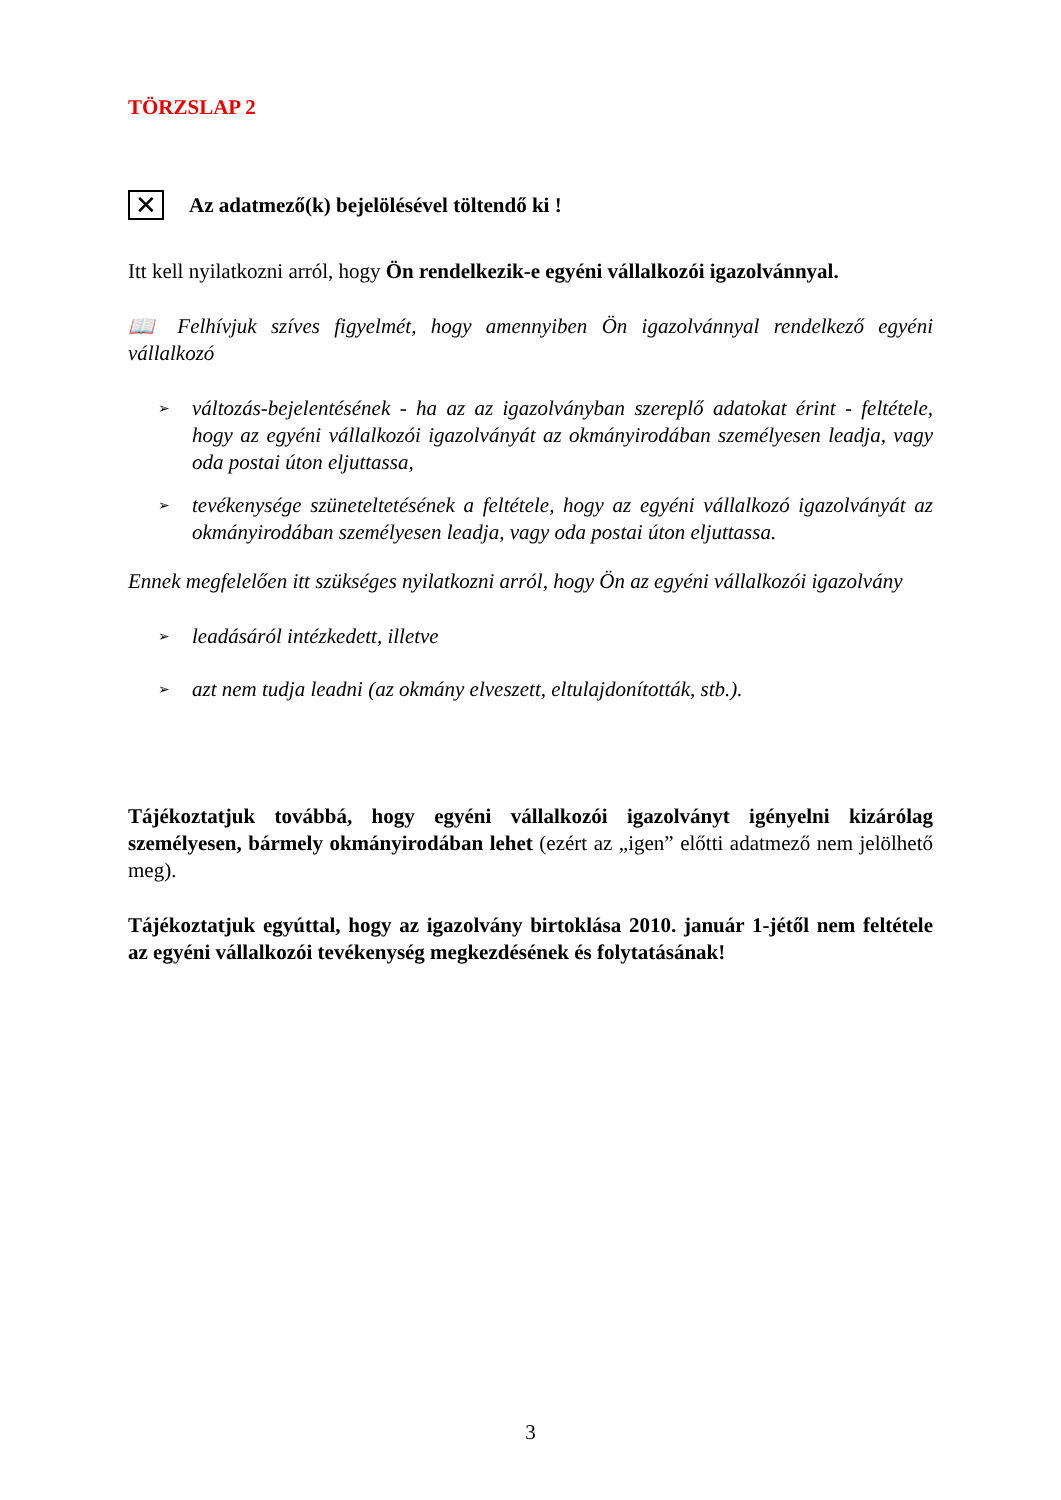TÖRZSLAP 2
✕ Az adatmező(k) bejelölésével töltendő ki !
Itt kell nyilatkozni arról, hogy Ön rendelkezik-e egyéni vállalkozói igazolvánnyal.
📖 Felhívjuk szíves figyelmét, hogy amennyiben Ön igazolvánnyal rendelkező egyéni vállalkozó
➢ változás-bejelentésének - ha az az igazolványban szereplő adatokat érint - feltétele, hogy az egyéni vállalkozói igazolványát az okmányirodában személyesen leadja, vagy oda postai úton eljuttassa,
➢ tevékenysége szüneteltetésének a feltétele, hogy az egyéni vállalkozó igazolványát az okmányirodában személyesen leadja, vagy oda postai úton eljuttassa.
Ennek megfelelően itt szükséges nyilatkozni arról, hogy Ön az egyéni vállalkozói igazolvány
➢ leadásáról intézkedett, illetve
➢ azt nem tudja leadni (az okmány elveszett, eltulajdonították, stb.).
Tájékoztatjuk továbbá, hogy egyéni vállalkozói igazolványt igényelni kizárólag személyesen, bármely okmányirodában lehet (ezért az „igen” előtti adatmező nem jelölhető meg).
Tájékoztatjuk egyúttal, hogy az igazolvány birtoklása 2010. január 1-jétől nem feltétele az egyéni vállalkozói tevékenység megkezdésének és folytatásának!
3